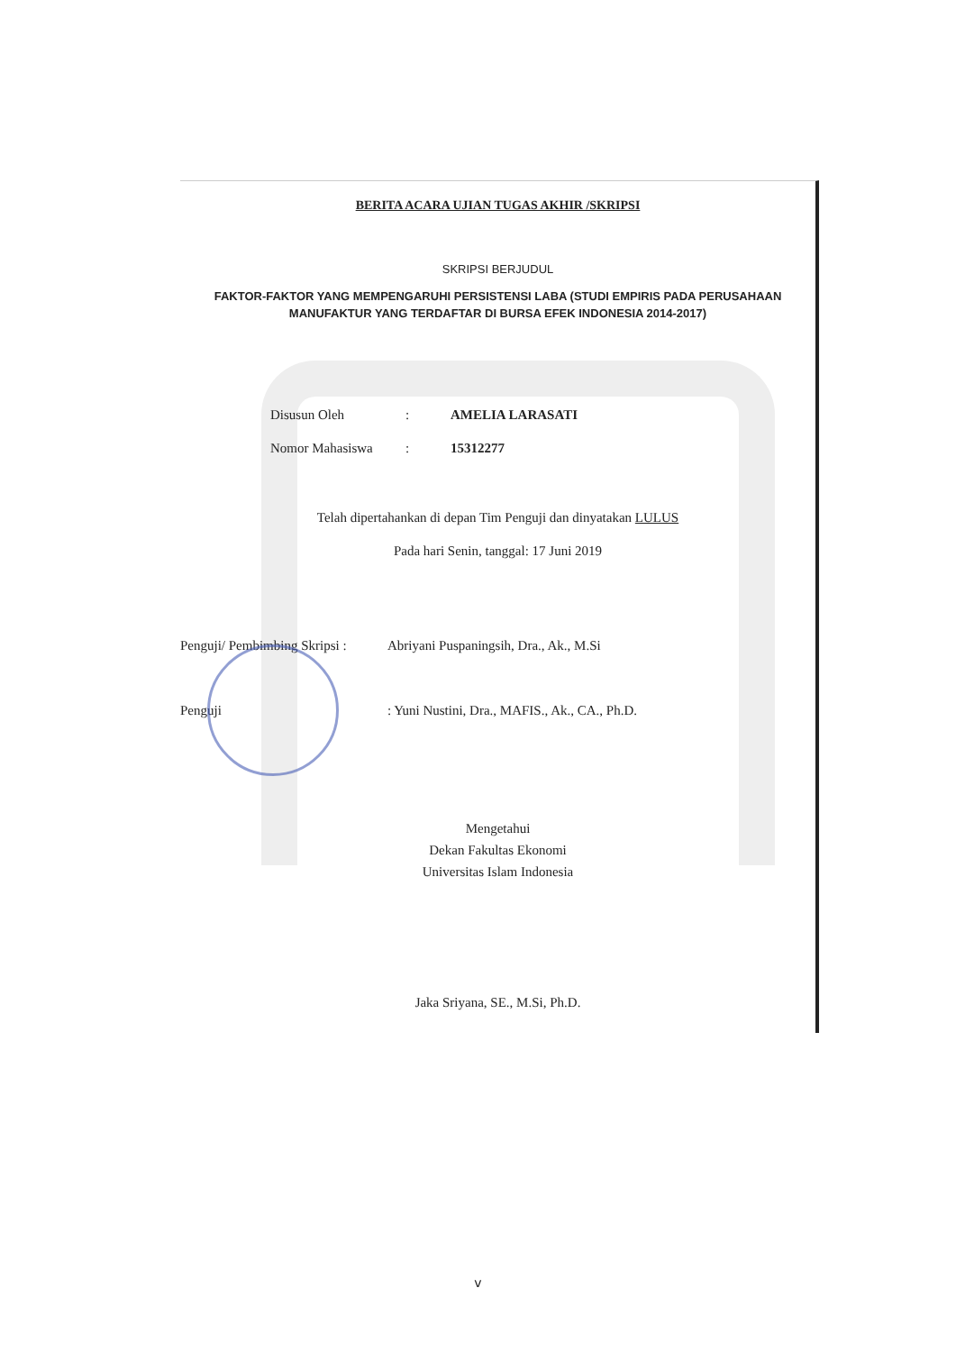BERITA ACARA UJIAN TUGAS AKHIR /SKRIPSI
SKRIPSI BERJUDUL
FAKTOR-FAKTOR YANG MEMPENGARUHI PERSISTENSI LABA (STUDI EMPIRIS PADA PERUSAHAAN MANUFAKTUR YANG TERDAFTAR DI BURSA EFEK INDONESIA 2014-2017)
Disusun Oleh: AMELIA LARASATI
Nomor Mahasiswa: 15312277
Telah dipertahankan di depan Tim Penguji dan dinyatakan LULUS
Pada hari Senin, tanggal: 17 Juni 2019
Penguji/ Pembimbing Skripsi : Abriyani Puspaningsih, Dra., Ak., M.Si
Penguji: Yuni Nustini, Dra., MAFIS., Ak., CA., Ph.D.
Mengetahui
Dekan Fakultas Ekonomi
Universitas Islam Indonesia
Jaka Sriyana, SE., M.Si, Ph.D.
v